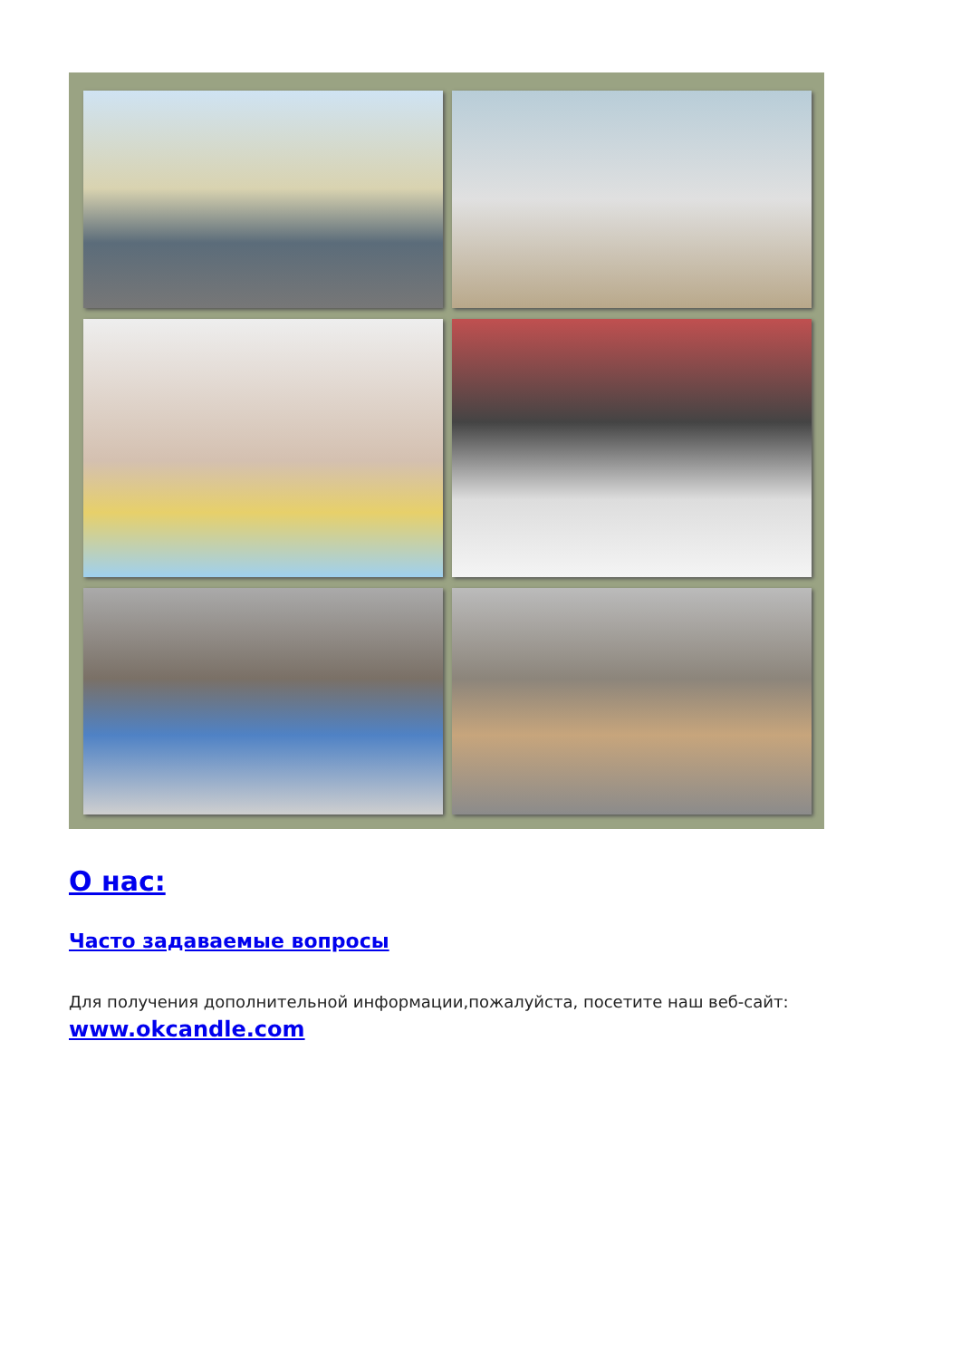О нас:
Часто задаваемые вопросы
Для получения дополнительной информации,пожалуйста, посетите наш веб-сайт: www.okcandle.com